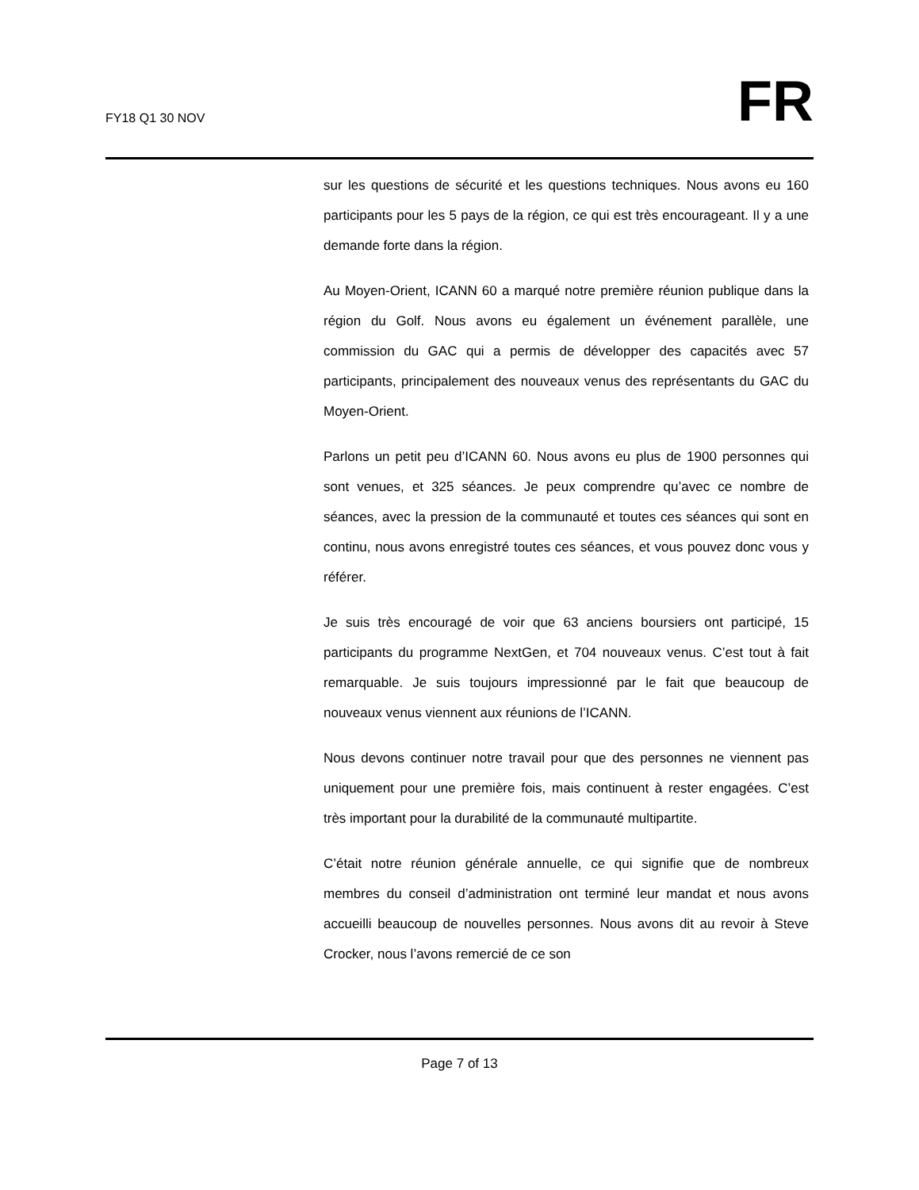FY18 Q1 30 NOV
FR
sur les questions de sécurité et les questions techniques. Nous avons eu 160 participants pour les 5 pays de la région, ce qui est très encourageant. Il y a une demande forte dans la région.
Au Moyen-Orient, ICANN 60 a marqué notre première réunion publique dans la région du Golf. Nous avons eu également un événement parallèle, une commission du GAC qui a permis de développer des capacités avec 57 participants, principalement des nouveaux venus des représentants du GAC du Moyen-Orient.
Parlons un petit peu d’ICANN 60. Nous avons eu plus de 1900 personnes qui sont venues, et 325 séances. Je peux comprendre qu’avec ce nombre de séances, avec la pression de la communauté et toutes ces séances qui sont en continu, nous avons enregistré toutes ces séances, et vous pouvez donc vous y référer.
Je suis très encouragé de voir que 63 anciens boursiers ont participé, 15 participants du programme NextGen, et 704 nouveaux venus. C’est tout à fait remarquable. Je suis toujours impressionné par le fait que beaucoup de nouveaux venus viennent aux réunions de l’ICANN.
Nous devons continuer notre travail pour que des personnes ne viennent pas uniquement pour une première fois, mais continuent à rester engagées. C’est très important pour la durabilité de la communauté multipartite.
C’était notre réunion générale annuelle, ce qui signifie que de nombreux membres du conseil d’administration ont terminé leur mandat et nous avons accueilli beaucoup de nouvelles personnes. Nous avons dit au revoir à Steve Crocker, nous l’avons remercié de ce son
Page 7 of 13